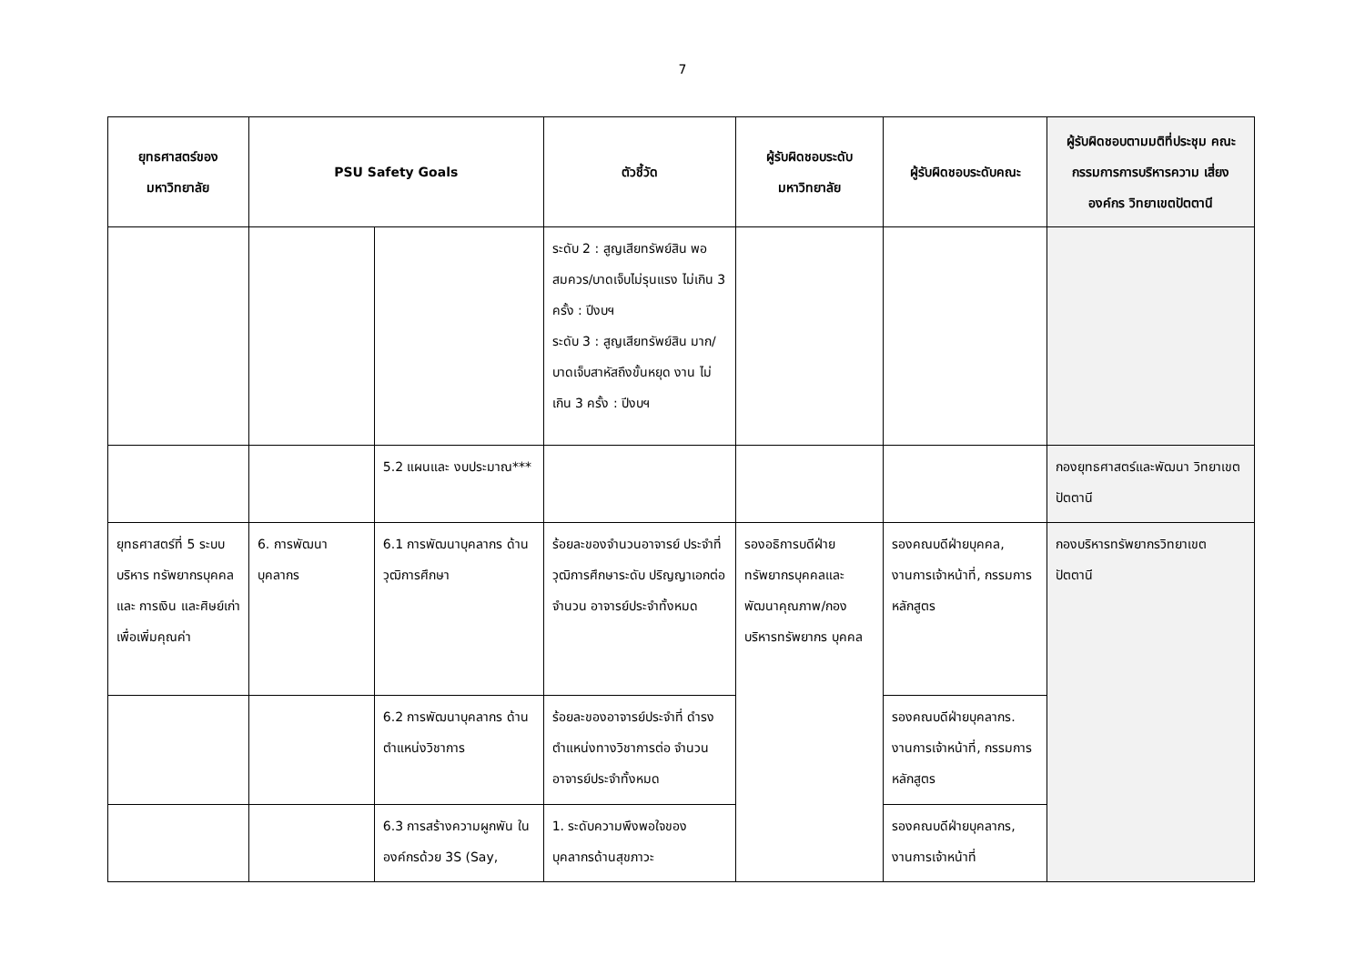7
| ยุทธศาสตร์ของ มหาวิทยาลัย | PSU Safety Goals | | ตัวชี้วัด | ผู้รับผิดชอบระดับ มหาวิทยาลัย | ผู้รับผิดชอบระดับคณะ | ผู้รับผิดชอบตามมติที่ประชุม คณะกรรมการการบริหารความ เสี่ยงองค์กร วิทยาเขตปัตตานี |
| --- | --- | --- | --- | --- | --- | --- |
| | | | ระดับ 2 : สูญเสียทรัพย์สิน พอสมควร/บาดเจ็บไม่รุนแรง ไม่เกิน 3 ครั้ง : ปีงบฯ ระดับ 3 : สูญเสียทรัพย์สิน มาก/บาดเจ็บสาหัสถึงขั้นหยุด งาน ไม่เกิน 3 ครั้ง : ปีงบฯ | | | |
| | | 5.2 แผนและ งบประมาณ*** | | | | กองยุทธศาสตร์และพัฒนา วิทยาเขตปัตตานี |
| ยุทธศาสตร์ที่ 5 ระบบบริหาร ทรัพยากรบุคคลและ การเงิน และศิษย์เก่า เพื่อเพิ่มคุณค่า | 6. การพัฒนา บุคลากร | 6.1 การพัฒนาบุคลากร ด้านวุฒิการศึกษา | ร้อยละของจำนวนอาจารย์ ประจำที่วุฒิการศึกษาระดับ ปริญญาเอกต่อจำนวน อาจารย์ประจำทั้งหมด | รองอธิการบดีฝ่าย ทรัพยากรบุคคลและ พัฒนาคุณภาพ/กอง บริหารทรัพยากร บุคคล | รองคณบดีฝ่ายบุคคล, งานการเจ้าหน้าที่, กรรมการหลักสูตร | กองบริหารทรัพยากรวิทยาเขต ปัตตานี |
| | | 6.2 การพัฒนาบุคลากร ด้านตำแหน่งวิชาการ | ร้อยละของอาจารย์ประจำที่ ดำรงตำแหน่งทางวิชาการต่อ จำนวนอาจารย์ประจำทั้งหมด | | รองคณบดีฝ่ายบุคลากร. งานการเจ้าหน้าที่, กรรมการหลักสูตร | |
| | | 6.3 การสร้างความผูกพัน ในองค์กรด้วย 3S (Say, | 1. ระดับความพึงพอใจของ บุคลากรด้านสุขภาวะ | | รองคณบดีฝ่ายบุคลากร, งานการเจ้าหน้าที่ | |